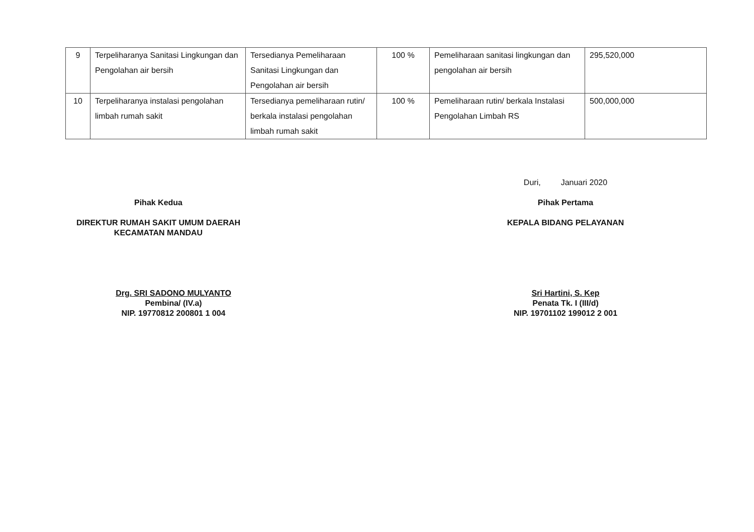| 9 | Terpeliharanya Sanitasi Lingkungan dan Pengolahan air bersih | Tersedianya Pemeliharaan Sanitasi Lingkungan dan Pengolahan air bersih | 100 % | Pemeliharaan sanitasi lingkungan dan pengolahan air bersih | 295,520,000 |
| 10 | Terpeliharanya instalasi pengolahan limbah rumah sakit | Tersedianya pemeliharaan rutin/ berkala instalasi pengolahan limbah rumah sakit | 100 % | Pemeliharaan rutin/ berkala Instalasi Pengolahan Limbah RS | 500,000,000 |
Pihak Kedua
DIREKTUR RUMAH SAKIT UMUM DAERAH
KECAMATAN MANDAU
Drg. SRI SADONO MULYANTO
Pembina/ (IV.a)
NIP. 19770812 200801 1 004
Duri, Januari 2020
Pihak Pertama
KEPALA BIDANG PELAYANAN
Sri Hartini, S. Kep
Penata Tk. I (III/d)
NIP. 19701102 199012 2 001